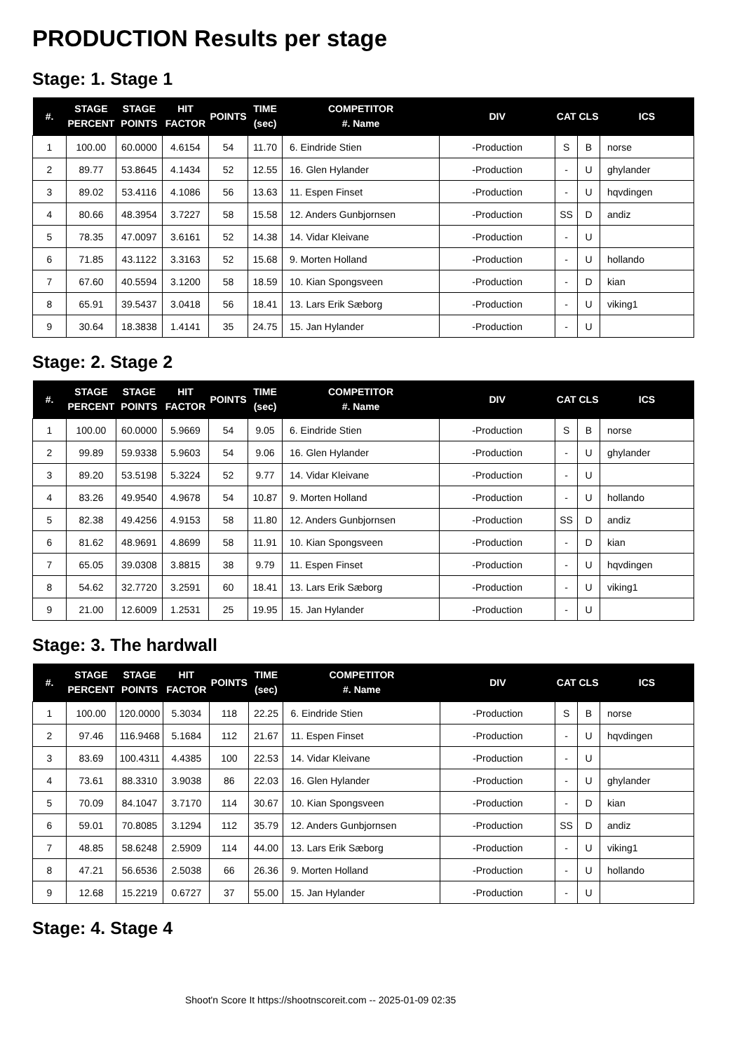PRODUCTION Results per stage
Stage: 1. Stage 1
| #. | STAGE PERCENT | STAGE POINTS | HIT FACTOR | POINTS | TIME (sec) | COMPETITOR #. Name | DIV | CAT | CLS | ICS |
| --- | --- | --- | --- | --- | --- | --- | --- | --- | --- | --- |
| 1 | 100.00 | 60.0000 | 4.6154 | 54 | 11.70 | 6. Eindride Stien | -Production | S | B | norse |
| 2 | 89.77 | 53.8645 | 4.1434 | 52 | 12.55 | 16. Glen Hylander | -Production | - | U | ghylander |
| 3 | 89.02 | 53.4116 | 4.1086 | 56 | 13.63 | 11. Espen Finset | -Production | - | U | hqvdingen |
| 4 | 80.66 | 48.3954 | 3.7227 | 58 | 15.58 | 12. Anders Gunbjornsen | -Production | SS | D | andiz |
| 5 | 78.35 | 47.0097 | 3.6161 | 52 | 14.38 | 14. Vidar Kleivane | -Production | - | U | |
| 6 | 71.85 | 43.1122 | 3.3163 | 52 | 15.68 | 9. Morten Holland | -Production | - | U | hollando |
| 7 | 67.60 | 40.5594 | 3.1200 | 58 | 18.59 | 10. Kian Spongsveen | -Production | - | D | kian |
| 8 | 65.91 | 39.5437 | 3.0418 | 56 | 18.41 | 13. Lars Erik Sæborg | -Production | - | U | viking1 |
| 9 | 30.64 | 18.3838 | 1.4141 | 35 | 24.75 | 15. Jan Hylander | -Production | - | U | |
Stage: 2. Stage 2
| #. | STAGE PERCENT | STAGE POINTS | HIT FACTOR | POINTS | TIME (sec) | COMPETITOR #. Name | DIV | CAT | CLS | ICS |
| --- | --- | --- | --- | --- | --- | --- | --- | --- | --- | --- |
| 1 | 100.00 | 60.0000 | 5.9669 | 54 | 9.05 | 6. Eindride Stien | -Production | S | B | norse |
| 2 | 99.89 | 59.9338 | 5.9603 | 54 | 9.06 | 16. Glen Hylander | -Production | - | U | ghylander |
| 3 | 89.20 | 53.5198 | 5.3224 | 52 | 9.77 | 14. Vidar Kleivane | -Production | - | U | |
| 4 | 83.26 | 49.9540 | 4.9678 | 54 | 10.87 | 9. Morten Holland | -Production | - | U | hollando |
| 5 | 82.38 | 49.4256 | 4.9153 | 58 | 11.80 | 12. Anders Gunbjornsen | -Production | SS | D | andiz |
| 6 | 81.62 | 48.9691 | 4.8699 | 58 | 11.91 | 10. Kian Spongsveen | -Production | - | D | kian |
| 7 | 65.05 | 39.0308 | 3.8815 | 38 | 9.79 | 11. Espen Finset | -Production | - | U | hqvdingen |
| 8 | 54.62 | 32.7720 | 3.2591 | 60 | 18.41 | 13. Lars Erik Sæborg | -Production | - | U | viking1 |
| 9 | 21.00 | 12.6009 | 1.2531 | 25 | 19.95 | 15. Jan Hylander | -Production | - | U | |
Stage: 3. The hardwall
| #. | STAGE PERCENT | STAGE POINTS | HIT FACTOR | POINTS | TIME (sec) | COMPETITOR #. Name | DIV | CAT | CLS | ICS |
| --- | --- | --- | --- | --- | --- | --- | --- | --- | --- | --- |
| 1 | 100.00 | 120.0000 | 5.3034 | 118 | 22.25 | 6. Eindride Stien | -Production | S | B | norse |
| 2 | 97.46 | 116.9468 | 5.1684 | 112 | 21.67 | 11. Espen Finset | -Production | - | U | hqvdingen |
| 3 | 83.69 | 100.4311 | 4.4385 | 100 | 22.53 | 14. Vidar Kleivane | -Production | - | U | |
| 4 | 73.61 | 88.3310 | 3.9038 | 86 | 22.03 | 16. Glen Hylander | -Production | - | U | ghylander |
| 5 | 70.09 | 84.1047 | 3.7170 | 114 | 30.67 | 10. Kian Spongsveen | -Production | - | D | kian |
| 6 | 59.01 | 70.8085 | 3.1294 | 112 | 35.79 | 12. Anders Gunbjornsen | -Production | SS | D | andiz |
| 7 | 48.85 | 58.6248 | 2.5909 | 114 | 44.00 | 13. Lars Erik Sæborg | -Production | - | U | viking1 |
| 8 | 47.21 | 56.6536 | 2.5038 | 66 | 26.36 | 9. Morten Holland | -Production | - | U | hollando |
| 9 | 12.68 | 15.2219 | 0.6727 | 37 | 55.00 | 15. Jan Hylander | -Production | - | U | |
Stage: 4. Stage 4
Shoot'n Score It https://shootnscoreit.com -- 2025-01-09 02:35